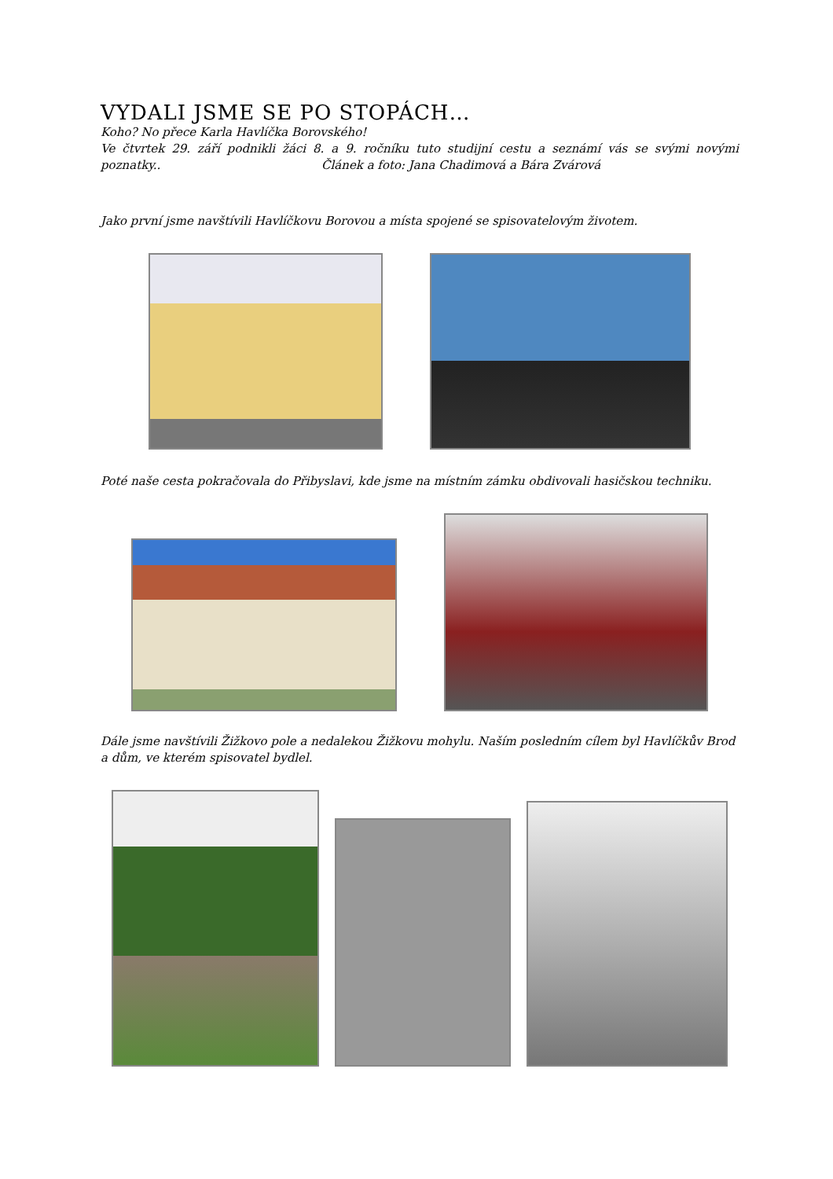VYDALI JSME SE PO STOPÁCH…
Koho? No přece Karla Havlíčka Borovského!
Ve čtvrtek 29. září podnikli žáci 8. a 9. ročníku tuto studijní cestu a seznámí vás se svými novými poznatky.. Článek a foto: Jana Chadimová a Bára Zvárová
Jako první jsme navštívili Havlíčkovu Borovou a místa spojené se spisovatelovým životem.
Poté naše cesta pokračovala do Přibyslavi, kde jsme na místním zámku obdivovali hasičskou techniku.
Dále jsme navštívili Žižkovo pole a nedalekou Žižkovu mohylu. Naším posledním cílem byl Havlíčkův Brod a dům, ve kterém spisovatel bydlel.